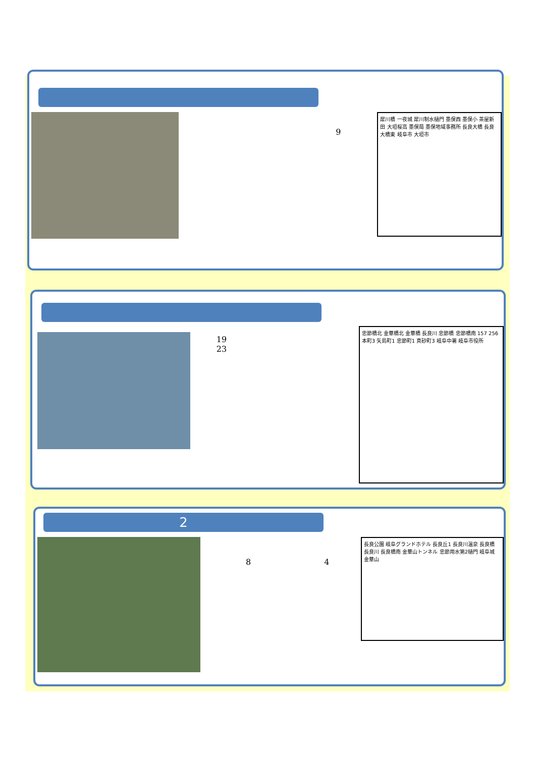9
犀川橋 一夜城 犀川制水樋門 墨俣西 墨俣小 茶屋新田 大垣桜高 墨俣局 墨俣地域事務所 長良大橋 長良大橋東 岐阜市 大垣市
19
23
忠節橋北 金華橋北 金華橋 長良川 忠節橋 忠節橋南 157 256 本町3 矢島町1 忠節町1 真砂町3 岐阜中署 岐阜市役所
2
8 4
長良公園 岐阜グランドホテル 長良丘1 長良川温泉 長良橋 長良川 長良橋南 金華山トンネル 忠節用水第2樋門 岐阜城 金華山